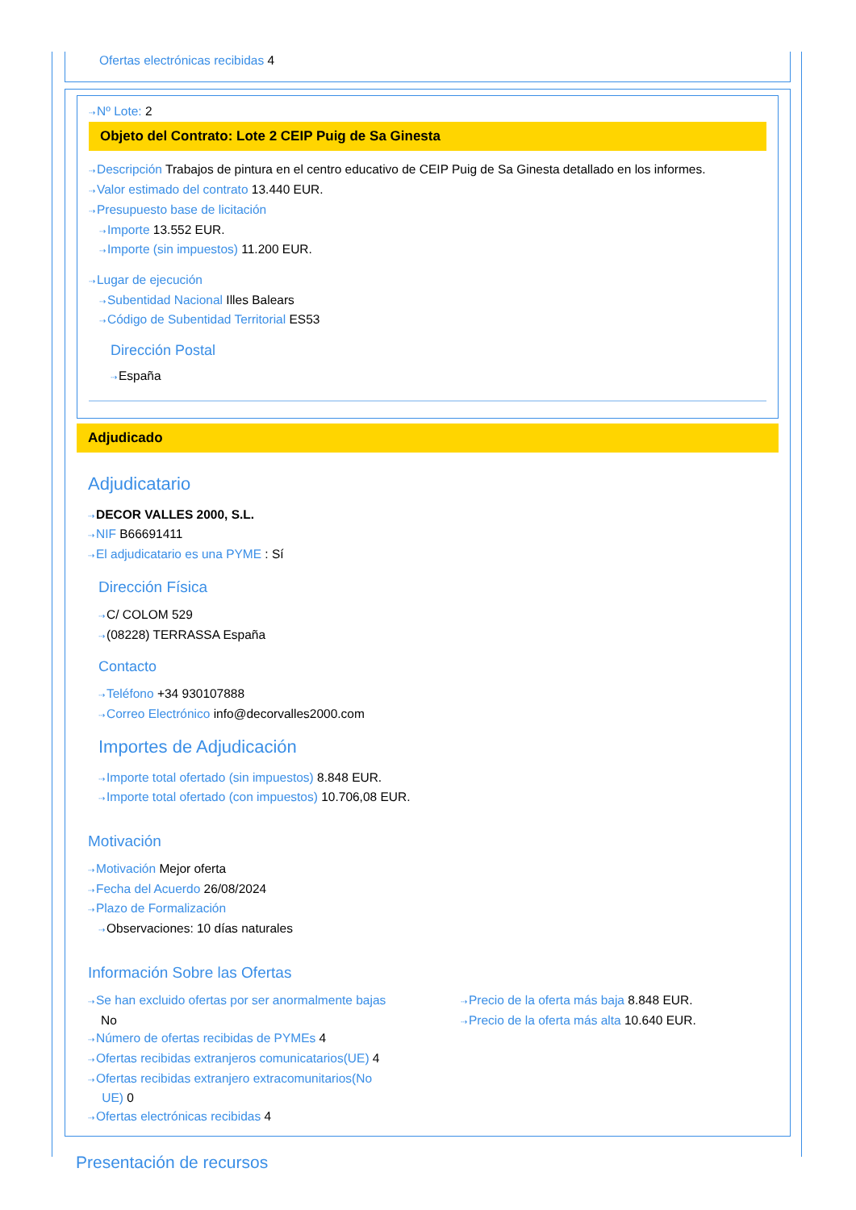Ofertas electrónicas recibidas 4
⇢Nº Lote: 2
Objeto del Contrato: Lote 2 CEIP Puig de Sa Ginesta
⇢Descripción Trabajos de pintura en el centro educativo de CEIP Puig de Sa Ginesta detallado en los informes.
⇢Valor estimado del contrato 13.440 EUR.
⇢Presupuesto base de licitación
⇢Importe 13.552 EUR.
⇢Importe (sin impuestos) 11.200 EUR.
⇢Lugar de ejecución
⇢Subentidad Nacional Illes Balears
⇢Código de Subentidad Territorial ES53
Dirección Postal
⇢España
Adjudicado
Adjudicatario
⇢DECOR VALLES 2000, S.L.
⇢NIF B66691411
⇢El adjudicatario es una PYME : Sí
Dirección Física
⇢C/ COLOM 529
⇢(08228) TERRASSA España
Contacto
⇢Teléfono +34 930107888
⇢Correo Electrónico info@decorvalles2000.com
Importes de Adjudicación
⇢Importe total ofertado (sin impuestos) 8.848 EUR.
⇢Importe total ofertado (con impuestos) 10.706,08 EUR.
Motivación
⇢Motivación Mejor oferta
⇢Fecha del Acuerdo 26/08/2024
⇢Plazo de Formalización
⇢Observaciones: 10 días naturales
Información Sobre las Ofertas
⇢Se han excluido ofertas por ser anormalmente bajas
No
⇢Número de ofertas recibidas de PYMEs 4
⇢Ofertas recibidas extranjeros comunicatarios(UE) 4
⇢Ofertas recibidas extranjero extracomunitarios(No
UE) 0
⇢Ofertas electrónicas recibidas 4
⇢Precio de la oferta más baja 8.848 EUR.
⇢Precio de la oferta más alta 10.640 EUR.
Presentación de recursos